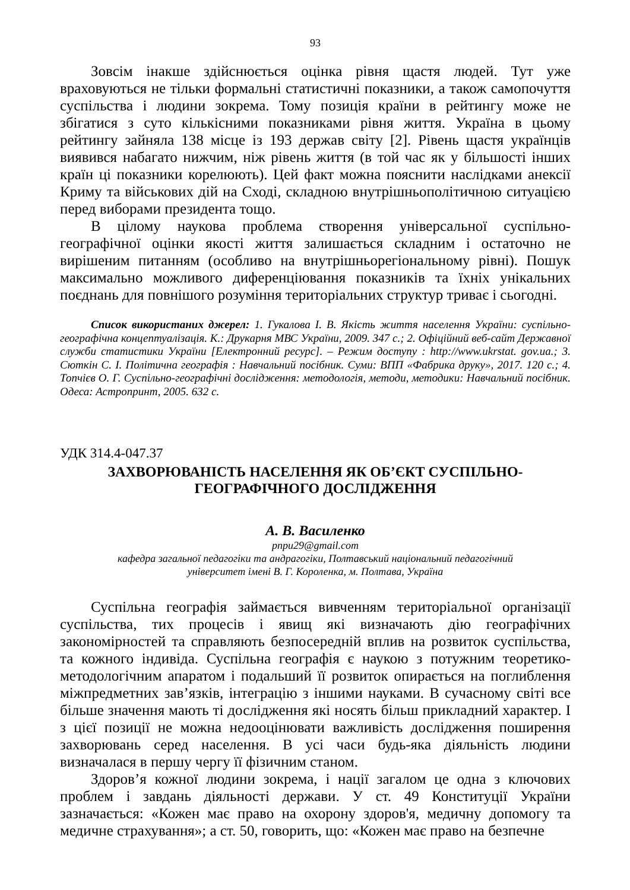93
Зовсім інакше здійснюється оцінка рівня щастя людей. Тут уже враховуються не тільки формальні статистичні показники, а також самопочуття суспільства і людини зокрема. Тому позиція країни в рейтингу може не збігатися з суто кількісними показниками рівня життя. Україна в цьому рейтингу зайняла 138 місце із 193 держав світу [2]. Рівень щастя українців виявився набагато нижчим, ніж рівень життя (в той час як у більшості інших країн ці показники корелюють). Цей факт можна пояснити наслідками анексії Криму та військових дій на Сході, складною внутрішньополітичною ситуацією перед виборами президента тощо.
В цілому наукова проблема створення універсальної суспільно-географічної оцінки якості життя залишається складним і остаточно не вирішеним питанням (особливо на внутрішньорегіональному рівні). Пошук максимально можливого диференціювання показників та їхніх унікальних поєднань для повнішого розуміння територіальних структур триває і сьогодні.
Список використаних джерел: 1. Гукалова І. В. Якість життя населення України: суспільно-географічна концептуалізація. К.: Друкарня МВС України, 2009. 347 с.; 2. Офіційний веб-сайт Державної служби статистики України [Електронний ресурс]. – Режим доступу : http://www.ukrstat. gov.ua.; 3. Сюткін С. І. Політична географія : Навчальний посібник. Суми: ВПП «Фабрика друку», 2017. 120 с.; 4. Топчієв О. Г. Суспільно-географічні дослідження: методологія, методи, методики: Навчальний посібник. Одеса: Астропринт, 2005. 632 с.
УДК 314.4-047.37
ЗАХВОРЮВАНІСТЬ НАСЕЛЕННЯ ЯК ОБ’ЄКТ СУСПІЛЬНО-
ГЕОГРАФІЧНОГО ДОСЛІДЖЕННЯ
А. В. Василенко
pnpu29@gmail.com
кафедра загальної педагогіки та андрагогіки, Полтавський національний педагогічний
університет імені В. Г. Короленка, м. Полтава, Україна
Суспільна географія займається вивченням територіальної організації суспільства, тих процесів і явищ які визначають дію географічних закономірностей та справляють безпосередній вплив на розвиток суспільства, та кожного індивіда. Суспільна географія є наукою з потужним теоретико-методологічним апаратом і подальший її розвиток опирається на поглиблення міжпредметних зав’язків, інтеграцію з іншими науками. В сучасному світі все більше значення мають ті дослідження які носять більш прикладний характер. І з цієї позиції не можна недооцінювати важливість дослідження поширення захворювань серед населення. В усі часи будь-яка діяльність людини визначалася в першу чергу її фізичним станом.
Здоров’я кожної людини зокрема, і нації загалом це одна з ключових проблем і завдань діяльності держави. У ст. 49 Конституції України зазначається: «Кожен має право на охорону здоров'я, медичну допомогу та медичне страхування»; а ст. 50, говорить, що: «Кожен має право на безпечне